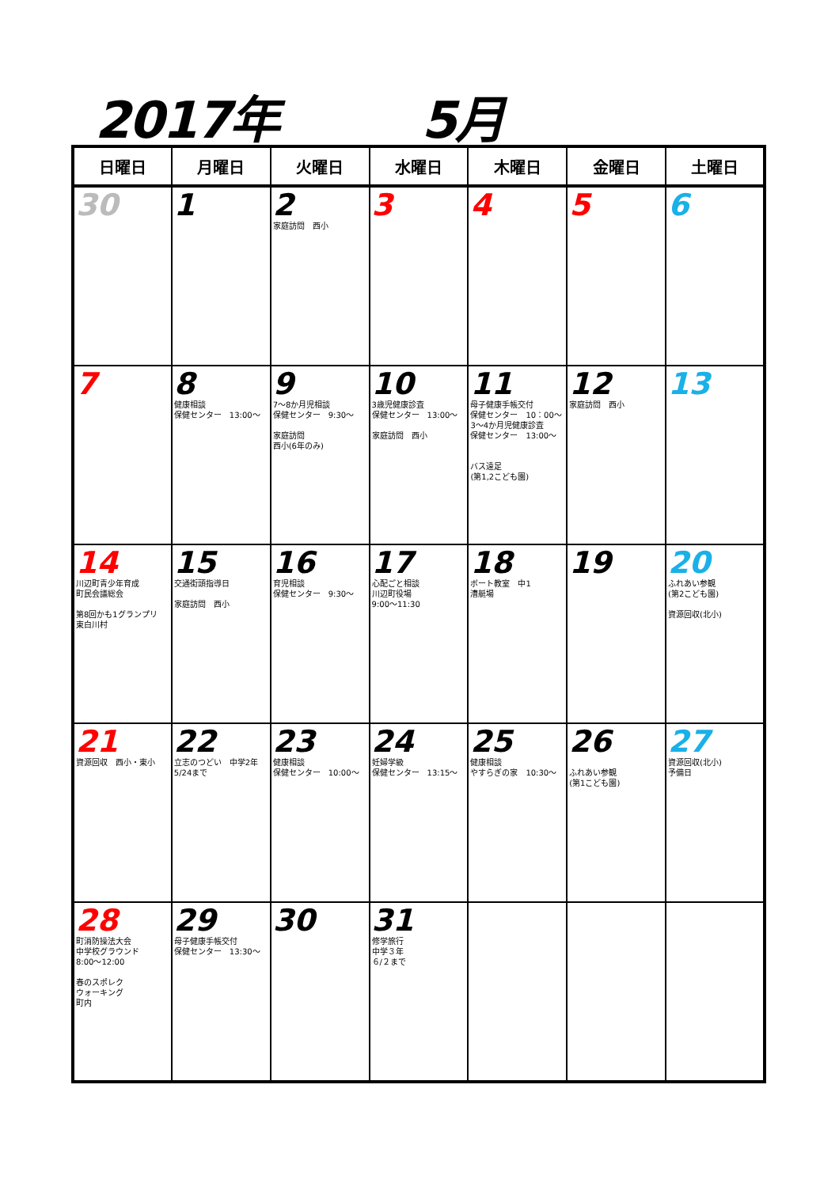2017年 5月
| 日曜日 | 月曜日 | 火曜日 | 水曜日 | 木曜日 | 金曜日 | 土曜日 |
| --- | --- | --- | --- | --- | --- | --- |
| 30 | 1 | 2 家庭訪問 西小 | 3 | 4 | 5 | 6 |
| 7 | 8 健康相談 保健センター 13:00～ | 9 7～8か月児相談 保健センター 9:30～ 家庭訪問 西小(6年のみ) | 10 3歳児健康診査 保健センター 13:00～ 家庭訪問 西小 | 11 母子健康手帳交付 保健センター 10：00～ 3～4か月児健康診査 保健センター 13:00～ バス遠足 (第1,2こども園) | 12 家庭訪問 西小 | 13 |
| 14 川辺町青少年育成 町民会議総会 第8回かも1グランプリ 東白川村 | 15 交通街頭指導日 家庭訪問 西小 | 16 育児相談 保健センター 9:30～ | 17 心配ごと相談 川辺町役場 9:00～11:30 | 18 ボート教室 中1 漕艇場 | 19 | 20 ふれあい参観 (第2こども園) 資源回収(北小) |
| 21 資源回収 西小・東小 | 22 立志のつどい 中学2年 5/24まで | 23 健康相談 保健センター 10:00～ | 24 妊婦学級 保健センター 13:15～ | 25 健康相談 やすらぎの家 10:30～ | 26 ふれあい参観 (第1こども園) | 27 資源回収(北小) 予備日 |
| 28 町消防操法大会 中学校グラウンド 8:00～12:00 春のスポレク ウォーキング 町内 | 29 母子健康手帳交付 保健センター 13:30～ | 30 | 31 修学旅行 中学３年 ６/２まで | | | |